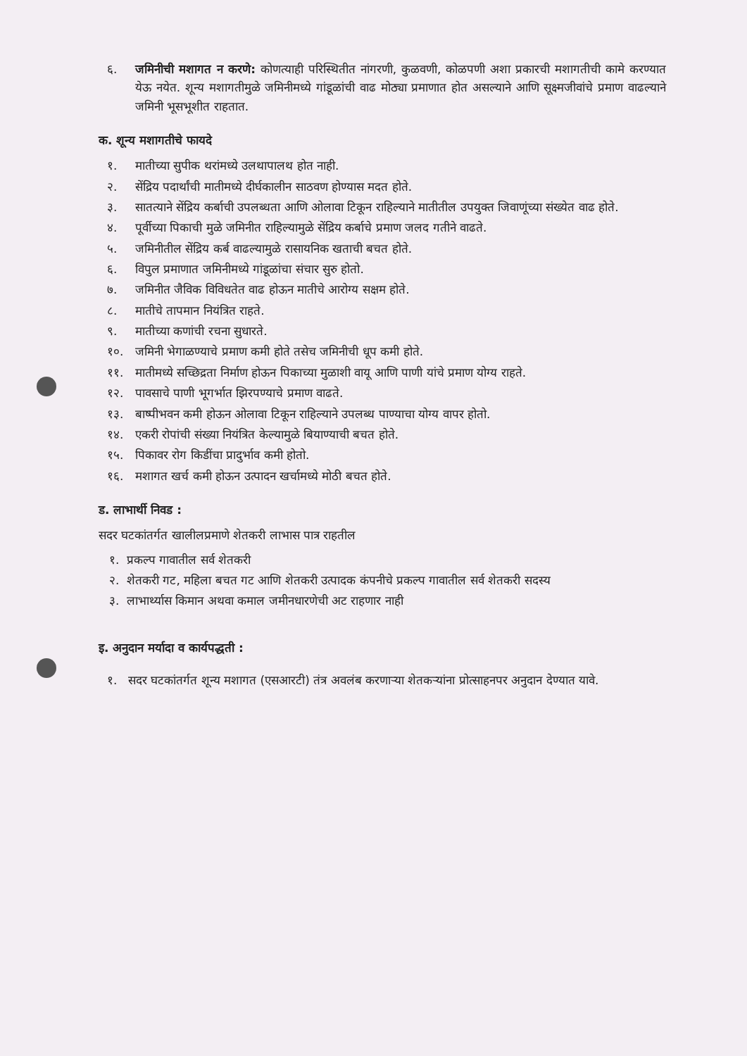६. जमिनीची मशागत न करणे: कोणत्याही परिस्थितीत नांगरणी, कुळवणी, कोळपणी अशा प्रकारची मशागतीची कामे करण्यात येऊ नयेत. शून्य मशागतीमुळे जमिनीमध्ये गांडूळांची वाढ मोठ्या प्रमाणात होत असल्याने आणि सूक्ष्मजीवांचे प्रमाण वाढल्याने जमिनी भूसभूशीत राहतात.
क. शून्य मशागतीचे फायदे
१. मातीच्या सुपीक थरांमध्ये उलथापालथ होत नाही.
२. सेंद्रिय पदार्थांची मातीमध्ये दीर्घकालीन साठवण होण्यास मदत होते.
३. सातत्याने सेंद्रिय कर्बाची उपलब्धता आणि ओलावा टिकून राहिल्याने मातीतील उपयुक्त जिवाणूंच्या संख्येत वाढ होते.
४. पूर्वीच्या पिकाची मुळे जमिनीत राहिल्यामुळे सेंद्रिय कर्बाचे प्रमाण जलद गतीने वाढते.
५. जमिनीतील सेंद्रिय कर्ब वाढल्यामुळे रासायनिक खताची बचत होते.
६. विपुल प्रमाणात जमिनीमध्ये गांडूळांचा संचार सुरु होतो.
७. जमिनीत जैविक विविधतेत वाढ होऊन मातीचे आरोग्य सक्षम होते.
८. मातीचे तापमान नियंत्रित राहते.
९. मातीच्या कणांची रचना सुधारते.
१०. जमिनी भेगाळण्याचे प्रमाण कमी होते तसेच जमिनीची धूप कमी होते.
११. मातीमध्ये सच्छिद्रता निर्माण होऊन पिकाच्या मुळाशी वायू आणि पाणी यांचे प्रमाण योग्य राहते.
१२. पावसाचे पाणी भूगर्भात झिरपण्याचे प्रमाण वाढते.
१३. बाष्पीभवन कमी होऊन ओलावा टिकून राहिल्याने उपलब्ध पाण्याचा योग्य वापर होतो.
१४. एकरी रोपांची संख्या नियंत्रित केल्यामुळे बियाण्याची बचत होते.
१५. पिकावर रोग किडींचा प्रादुर्भाव कमी होतो.
१६. मशागत खर्च कमी होऊन उत्पादन खर्चामध्ये मोठी बचत होते.
ड. लाभार्थी निवड :
सदर घटकांतर्गत खालीलप्रमाणे शेतकरी लाभास पात्र राहतील
१. प्रकल्प गावातील सर्व शेतकरी
२. शेतकरी गट, महिला बचत गट आणि शेतकरी उत्पादक कंपनीचे प्रकल्प गावातील सर्व शेतकरी सदस्य
३. लाभार्थ्यास किमान अथवा कमाल जमीनधारणेची अट राहणार नाही
इ. अनुदान मर्यादा व कार्यपद्धती :
१. सदर घटकांतर्गत शून्य मशागत (एसआरटी) तंत्र अवलंब करणाऱ्या शेतकऱ्यांना प्रोत्साहनपर अनुदान देण्यात यावे.